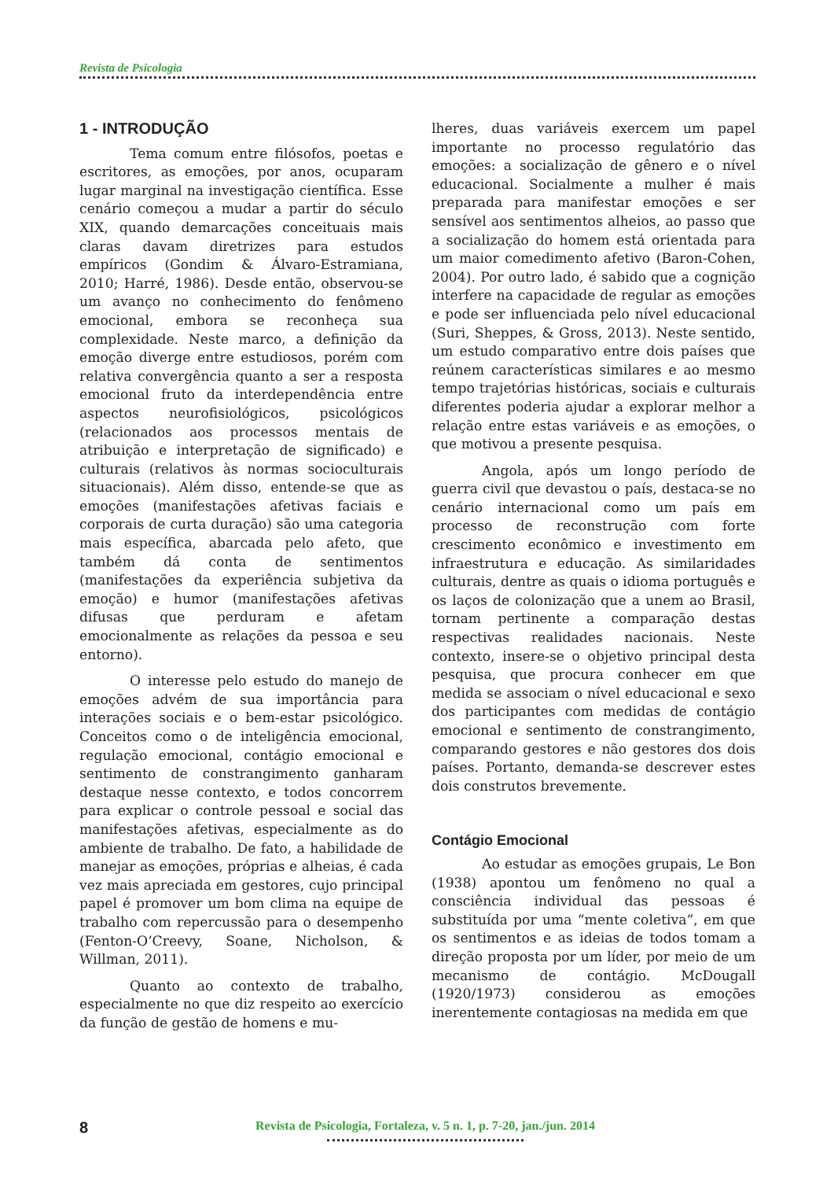Revista de Psicologia
1 - INTRODUÇÃO
Tema comum entre filósofos, poetas e escritores, as emoções, por anos, ocuparam lugar marginal na investigação científica. Esse cenário começou a mudar a partir do século XIX, quando demarcações conceituais mais claras davam diretrizes para estudos empíricos (Gondim & Álvaro-Estramiana, 2010; Harré, 1986). Desde então, observou-se um avanço no conhecimento do fenômeno emocional, embora se reconheça sua complexidade. Neste marco, a definição da emoção diverge entre estudiosos, porém com relativa convergência quanto a ser a resposta emocional fruto da interdependência entre aspectos neurofisiológicos, psicológicos (relacionados aos processos mentais de atribuição e interpretação de significado) e culturais (relativos às normas socioculturais situacionais). Além disso, entende-se que as emoções (manifestações afetivas faciais e corporais de curta duração) são uma categoria mais específica, abarcada pelo afeto, que também dá conta de sentimentos (manifestações da experiência subjetiva da emoção) e humor (manifestações afetivas difusas que perduram e afetam emocionalmente as relações da pessoa e seu entorno).
O interesse pelo estudo do manejo de emoções advém de sua importância para interações sociais e o bem-estar psicológico. Conceitos como o de inteligência emocional, regulação emocional, contágio emocional e sentimento de constrangimento ganharam destaque nesse contexto, e todos concorrem para explicar o controle pessoal e social das manifestações afetivas, especialmente as do ambiente de trabalho. De fato, a habilidade de manejar as emoções, próprias e alheias, é cada vez mais apreciada em gestores, cujo principal papel é promover um bom clima na equipe de trabalho com repercussão para o desempenho (Fenton-O’Creevy, Soane, Nicholson, & Willman, 2011).
Quanto ao contexto de trabalho, especialmente no que diz respeito ao exercício da função de gestão de homens e mu-
lheres, duas variáveis exercem um papel importante no processo regulatório das emoções: a socialização de gênero e o nível educacional. Socialmente a mulher é mais preparada para manifestar emoções e ser sensível aos sentimentos alheios, ao passo que a socialização do homem está orientada para um maior comedimento afetivo (Baron-Cohen, 2004). Por outro lado, é sabido que a cognição interfere na capacidade de regular as emoções e pode ser influenciada pelo nível educacional (Suri, Sheppes, & Gross, 2013). Neste sentido, um estudo comparativo entre dois países que reúnem características similares e ao mesmo tempo trajetórias históricas, sociais e culturais diferentes poderia ajudar a explorar melhor a relação entre estas variáveis e as emoções, o que motivou a presente pesquisa.
Angola, após um longo período de guerra civil que devastou o país, destaca-se no cenário internacional como um país em processo de reconstrução com forte crescimento econômico e investimento em infraestrutura e educação. As similaridades culturais, dentre as quais o idioma português e os laços de colonização que a unem ao Brasil, tornam pertinente a comparação destas respectivas realidades nacionais. Neste contexto, insere-se o objetivo principal desta pesquisa, que procura conhecer em que medida se associam o nível educacional e sexo dos participantes com medidas de contágio emocional e sentimento de constrangimento, comparando gestores e não gestores dos dois países. Portanto, demanda-se descrever estes dois construtos brevemente.
Contágio Emocional
Ao estudar as emoções grupais, Le Bon (1938) apontou um fenômeno no qual a consciência individual das pessoas é substituída por uma “mente coletiva”, em que os sentimentos e as ideias de todos tomam a direção proposta por um líder, por meio de um mecanismo de contágio. McDougall (1920/1973) considerou as emoções inerentemente contagiosas na medida em que
8
Revista de Psicologia, Fortaleza, v. 5 n. 1, p. 7-20, jan./jun. 2014